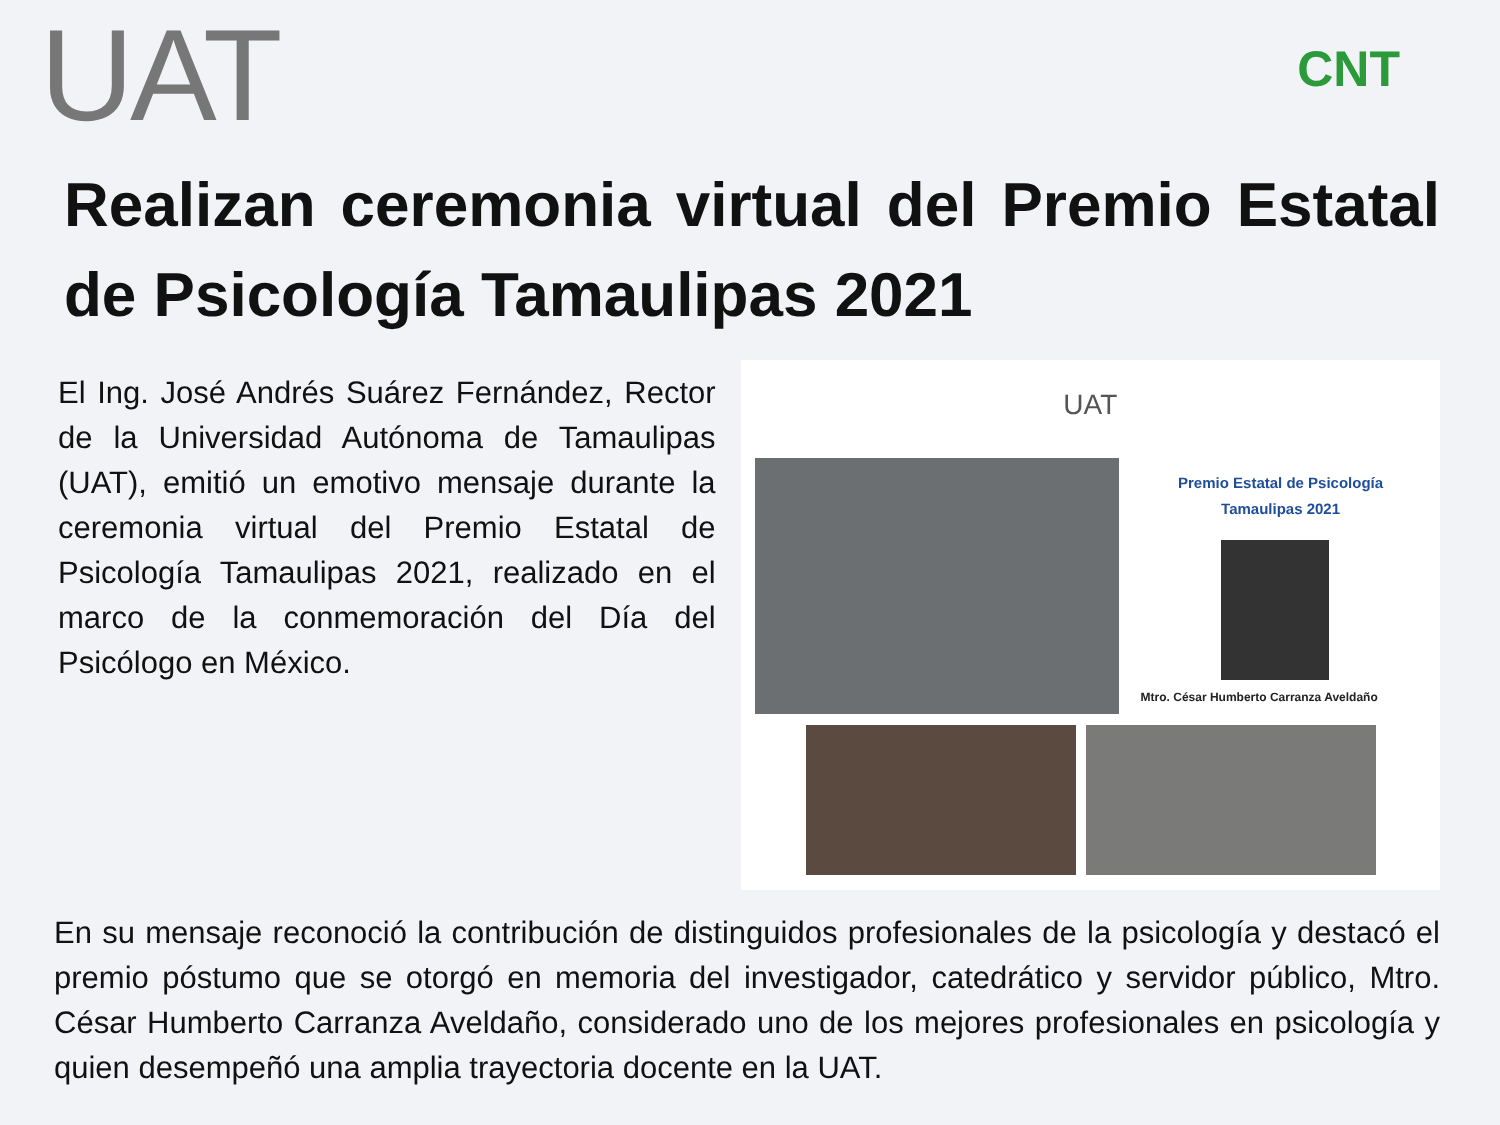UAT
CNT
Realizan ceremonia virtual del Premio Estatal de Psicología Tamaulipas 2021
El Ing. José Andrés Suárez Fernández, Rector de la Universidad Autónoma de Tamaulipas (UAT), emitió un emotivo mensaje durante la ceremonia virtual del Premio Estatal de Psicología Tamaulipas 2021, realizado en el marco de la conmemoración del Día del Psicólogo en México.
UAT
Premio Estatal de Psicología
Tamaulipas 2021
Mtro. César Humberto Carranza Aveldaño
En su mensaje reconoció la contribución de distinguidos profesionales de la psicología y destacó el premio póstumo que se otorgó en memoria del investigador, catedrático y servidor público, Mtro. César Humberto Carranza Aveldaño, considerado uno de los mejores profesionales en psicología y quien desempeñó una amplia trayectoria docente en la UAT.